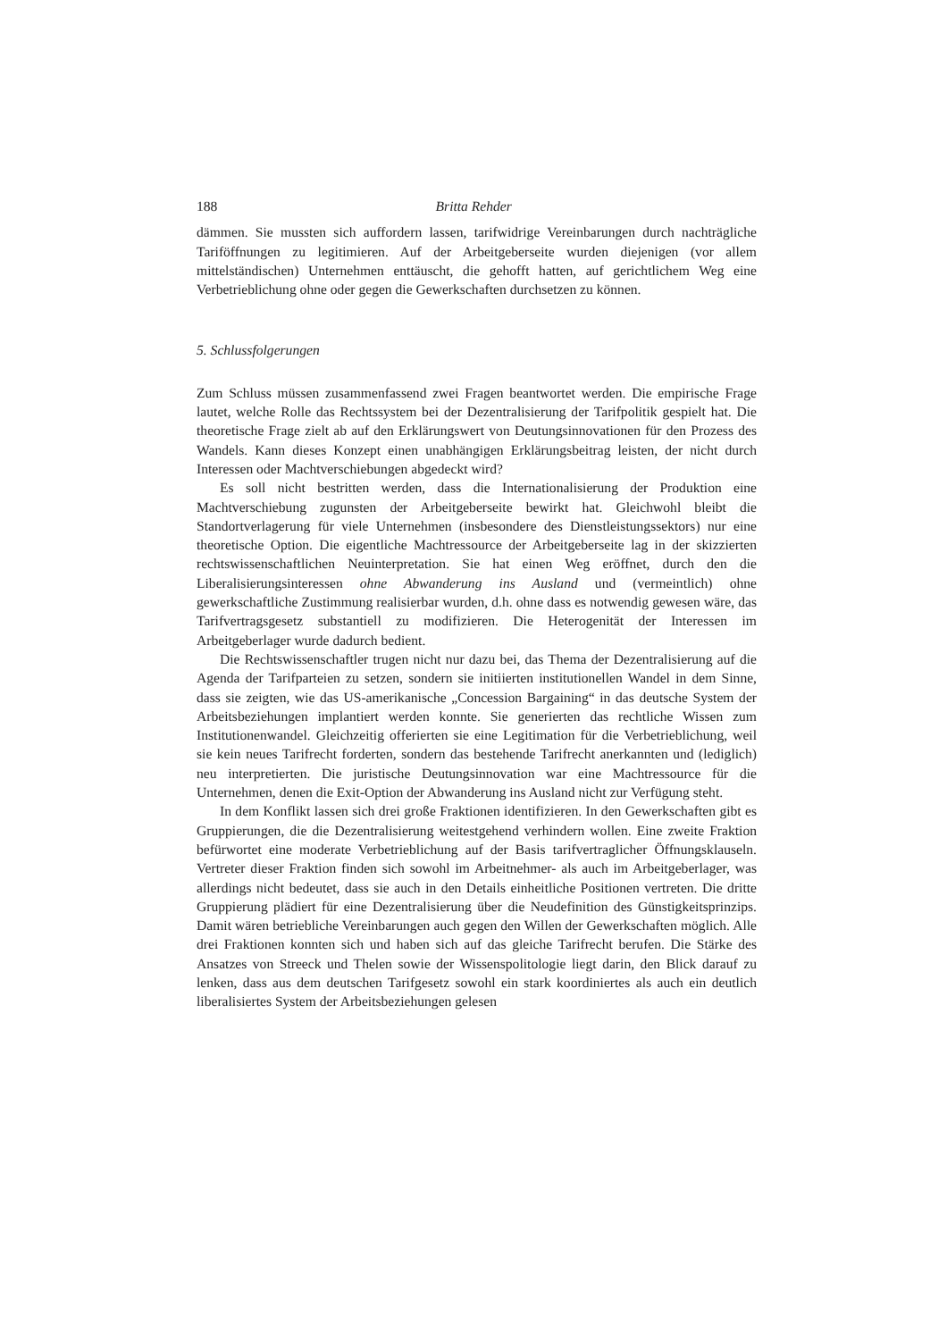188 Britta Rehder
dämmen. Sie mussten sich auffordern lassen, tarifwidrige Vereinbarungen durch nachträgliche Tariföffnungen zu legitimieren. Auf der Arbeitgeberseite wurden diejenigen (vor allem mittelständischen) Unternehmen enttäuscht, die gehofft hatten, auf gerichtlichem Weg eine Verbetrieblichung ohne oder gegen die Gewerkschaften durchsetzen zu können.
5. Schlussfolgerungen
Zum Schluss müssen zusammenfassend zwei Fragen beantwortet werden. Die empirische Frage lautet, welche Rolle das Rechtssystem bei der Dezentralisierung der Tarifpolitik gespielt hat. Die theoretische Frage zielt ab auf den Erklärungswert von Deutungsinnovationen für den Prozess des Wandels. Kann dieses Konzept einen unabhängigen Erklärungsbeitrag leisten, der nicht durch Interessen oder Machtverschiebungen abgedeckt wird?
Es soll nicht bestritten werden, dass die Internationalisierung der Produktion eine Machtverschiebung zugunsten der Arbeitgeberseite bewirkt hat. Gleichwohl bleibt die Standortverlagerung für viele Unternehmen (insbesondere des Dienstleistungssektors) nur eine theoretische Option. Die eigentliche Machtressource der Arbeitgeberseite lag in der skizzierten rechtswissenschaftlichen Neuinterpretation. Sie hat einen Weg eröffnet, durch den die Liberalisierungsinteressen ohne Abwanderung ins Ausland und (vermeintlich) ohne gewerkschaftliche Zustimmung realisierbar wurden, d.h. ohne dass es notwendig gewesen wäre, das Tarifvertragsgesetz substantiell zu modifizieren. Die Heterogenität der Interessen im Arbeitgeberlager wurde dadurch bedient.
Die Rechtswissenschaftler trugen nicht nur dazu bei, das Thema der Dezentralisierung auf die Agenda der Tarifparteien zu setzen, sondern sie initiierten institutionellen Wandel in dem Sinne, dass sie zeigten, wie das US-amerikanische „Concession Bargaining“ in das deutsche System der Arbeitsbeziehungen implantiert werden konnte. Sie generierten das rechtliche Wissen zum Institutionenwandel. Gleichzeitig offerierten sie eine Legitimation für die Verbetrieblichung, weil sie kein neues Tarifrecht forderten, sondern das bestehende Tarifrecht anerkannten und (lediglich) neu interpretierten. Die juristische Deutungsinnovation war eine Machtressource für die Unternehmen, denen die Exit-Option der Abwanderung ins Ausland nicht zur Verfügung steht.
In dem Konflikt lassen sich drei große Fraktionen identifizieren. In den Gewerkschaften gibt es Gruppierungen, die die Dezentralisierung weitestgehend verhindern wollen. Eine zweite Fraktion befürwortet eine moderate Verbetrieblichung auf der Basis tarifvertraglicher Öffnungsklauseln. Vertreter dieser Fraktion finden sich sowohl im Arbeitnehmer- als auch im Arbeitgeberlager, was allerdings nicht bedeutet, dass sie auch in den Details einheitliche Positionen vertreten. Die dritte Gruppierung plädiert für eine Dezentralisierung über die Neudefinition des Günstigkeitsprinzips. Damit wären betriebliche Vereinbarungen auch gegen den Willen der Gewerkschaften möglich. Alle drei Fraktionen konnten sich und haben sich auf das gleiche Tarifrecht berufen. Die Stärke des Ansatzes von Streeck und Thelen sowie der Wissenspolitologie liegt darin, den Blick darauf zu lenken, dass aus dem deutschen Tarifgesetz sowohl ein stark koordiniertes als auch ein deutlich liberalisiertes System der Arbeitsbeziehungen gelesen